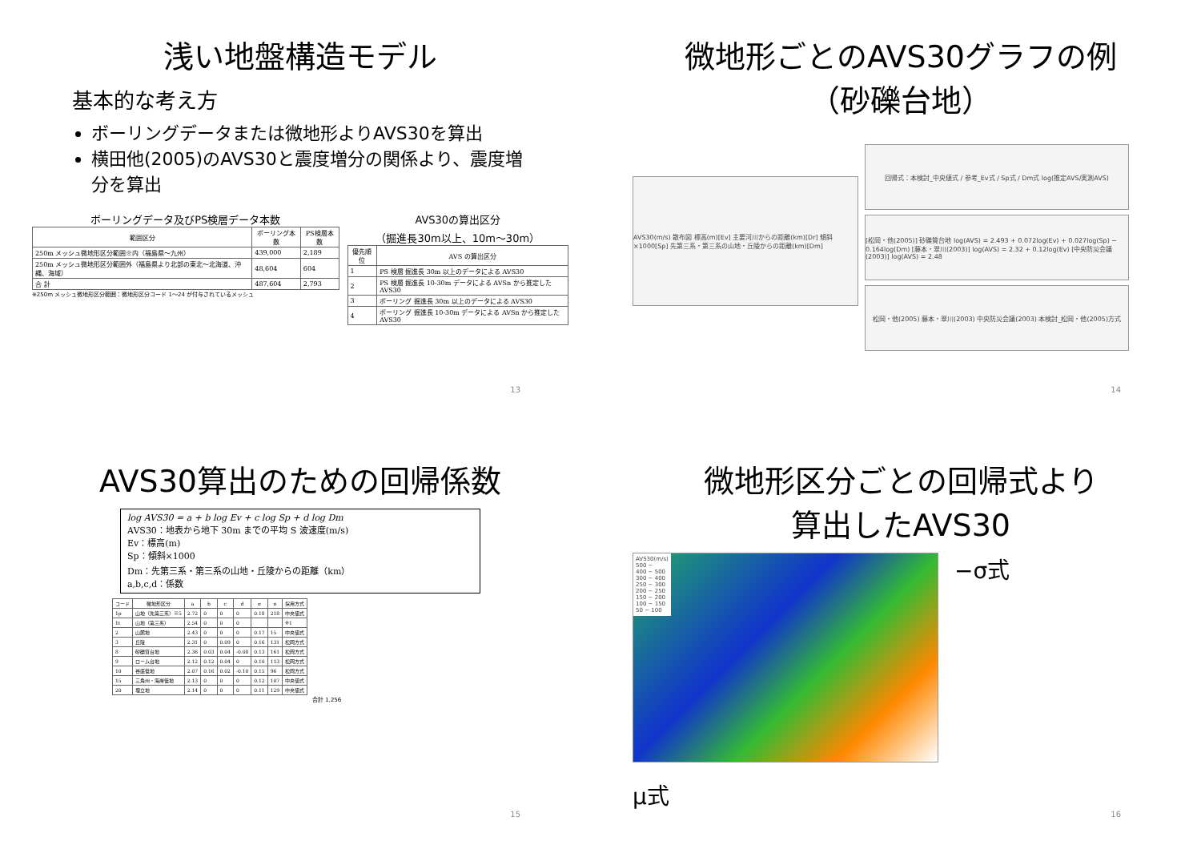浅い地盤構造モデル
基本的な考え方
ボーリングデータまたは微地形よりAVS30を算出
横田他(2005)のAVS30と震度増分の関係より、震度増分を算出
ボーリングデータ及びPS検層データ本数
| 範囲区分 | ボーリング本数 | PS検層本数 |
| --- | --- | --- |
| 250m メッシュ微地形区分範囲※内（福島県～九州） | 439,000 | 2,189 |
| 250m メッシュ微地形区分範囲外（福島県より北部の東北～北海道、沖縄、海域） | 48,604 | 604 |
| 合 計 | 487,604 | 2,793 |
※250m メッシュ微地形区分範囲：微地形区分コード 1～24 が付与されているメッシュ
AVS30の算出区分
（掘進長30m以上、10m～30m）
| 優先順位 | AVS の算出区分 |
| --- | --- |
| 1 | PS 検層 掘進長 30m 以上のデータによる AVS30 |
| 2 | PS 検層 掘進長 10-30m データによる AVSn から推定した AVS30 |
| 3 | ボーリング 掘進長 30m 以上のデータによる AVS30 |
| 4 | ボーリング 掘進長 10-30m データによる AVSn から推定した AVS30 |
13
微地形ごとのAVS30グラフの例
（砂礫台地）
AVS30(m/s) 散布図 標高(m)[Ev] 主要河川からの距離(km)[Dr] 傾斜×1000[Sp] 先第三系・第三系の山地・丘陵からの距離(km)[Dm]
回帰式：本検討_中央値式 / 参考_Ev式 / Sp式 / Dm式 log(推定AVS/実測AVS)
[松岡・他(2005)] 砂礫質台地 log(AVS) = 2.493 + 0.072log(Ev) + 0.027log(Sp) − 0.164log(Dm) [藤本・翠川(2003)] log(AVS) = 2.32 + 0.12log(Ev) [中央防災会議(2003)] log(AVS) = 2.48
松岡・他(2005) 藤本・翠川(2003) 中央防災会議(2003) 本検討_松岡・他(2005)方式
14
AVS30算出のための回帰係数
log AVS30 = a + b log Ev + c log Sp + d log Dm
AVS30：地表から地下 30m までの平均 S 波速度(m/s)
Ev：標高(m)
Sp：傾斜×1000
Dm：先第三系・第三系の山地・丘陵からの距離（km）
a,b,c,d：係数
| コード | 微地形区分 | a | b | c | d | σ | n | 採用方式 |
| --- | --- | --- | --- | --- | --- | --- | --- | --- |
| 1p | 山地（先第三系）※5 | 2.72 | 0 | 0 | 0 | 0.18 | 218 | 中央値式 |
| 1t | 山地（第三系） | 2.54 | 0 | 0 | 0 | | | ※1 |
| 2 | 山麓地 | 2.43 | 0 | 0 | 0 | 0.17 | 15 | 中央値式 |
| 3 | 丘陵 | 2.31 | 0 | 0.09 | 0 | 0.16 | 131 | 松岡方式 |
| 8 | 砂礫質台地 | 2.36 | 0.03 | 0.04 | -0.08 | 0.13 | 161 | 松岡方式 |
| 9 | ローム台地 | 2.12 | 0.12 | 0.04 | 0 | 0.10 | 113 | 松岡方式 |
| 10 | 谷底低地 | 2.07 | 0.16 | 0.02 | -0.10 | 0.15 | 96 | 松岡方式 |
| 15 | 三角州・海岸低地 | 2.13 | 0 | 0 | 0 | 0.12 | 107 | 中央値式 |
| 20 | 埋立地 | 2.14 | 0 | 0 | 0 | 0.11 | 129 | 中央値式 |
合計 1,256
15
微地形区分ごとの回帰式より
算出したAVS30
AVS30(m/s)
500 −
400 − 500
300 − 400
250 − 300
200 − 250
150 − 200
100 − 150
50 − 100
−σ式
μ式
16